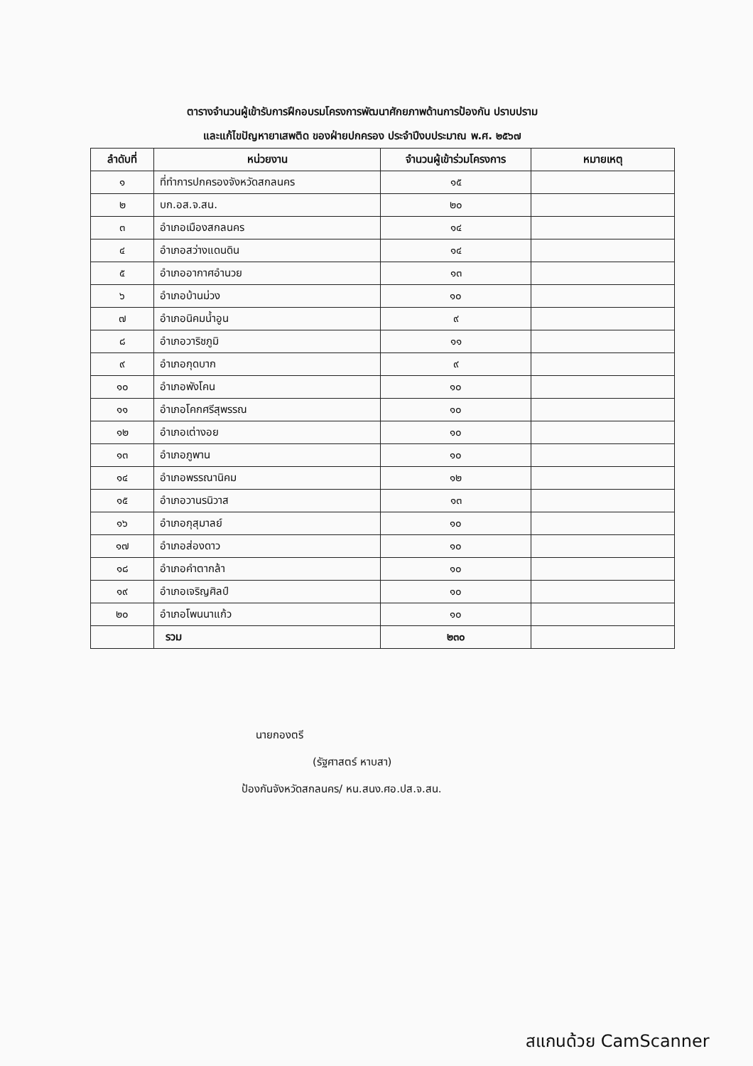ตารางจำนวนผู้เข้ารับการฝึกอบรมโครงการพัฒนาศักยภาพด้านการป้องกัน ปราบปราม
และแก้ไขปัญหายาเสพติด ของฝ่ายปกครอง ประจำปีงบประมาณ พ.ศ. ๒๕๖๗
| ลำดับที่ | หน่วยงาน | จำนวนผู้เข้าร่วมโครงการ | หมายเหตุ |
| --- | --- | --- | --- |
| ๑ | ที่ทำการปกครองจังหวัดสกลนคร | ๑๕ | |
| ๒ | บก.อส.จ.สน. | ๒๐ | |
| ๓ | อำเภอเมืองสกลนคร | ๑๔ | |
| ๔ | อำเภอสว่างแดนดิน | ๑๔ | |
| ๕ | อำเภออากาศอำนวย | ๑๓ | |
| ๖ | อำเภอบ้านม่วง | ๑๐ | |
| ๗ | อำเภอนิคมน้ำอูน | ๙ | |
| ๘ | อำเภอวาริชภูมิ | ๑๑ | |
| ๙ | อำเภอกุดบาก | ๙ | |
| ๑๐ | อำเภอพังโคน | ๑๐ | |
| ๑๑ | อำเภอโคกศรีสุพรรณ | ๑๐ | |
| ๑๒ | อำเภอเต่างอย | ๑๐ | |
| ๑๓ | อำเภอภูพาน | ๑๐ | |
| ๑๔ | อำเภอพรรณานิคม | ๑๒ | |
| ๑๕ | อำเภอวานรนิวาส | ๑๓ | |
| ๑๖ | อำเภอกุสุมาลย์ | ๑๐ | |
| ๑๗ | อำเภอส่องดาว | ๑๐ | |
| ๑๘ | อำเภอคำตากล้า | ๑๐ | |
| ๑๙ | อำเภอเจริญศิลป์ | ๑๐ | |
| ๒๐ | อำเภอโพนนาแก้ว | ๑๐ | |
| | รวม | ๒๓๐ | |
นายกองตรี
(รัฐศาสตร์ หาบสา)
ป้องกันจังหวัดสกลนคร/ หน.สนง.ศอ.ปส.จ.สน.
สแกนด้วย CamScanner